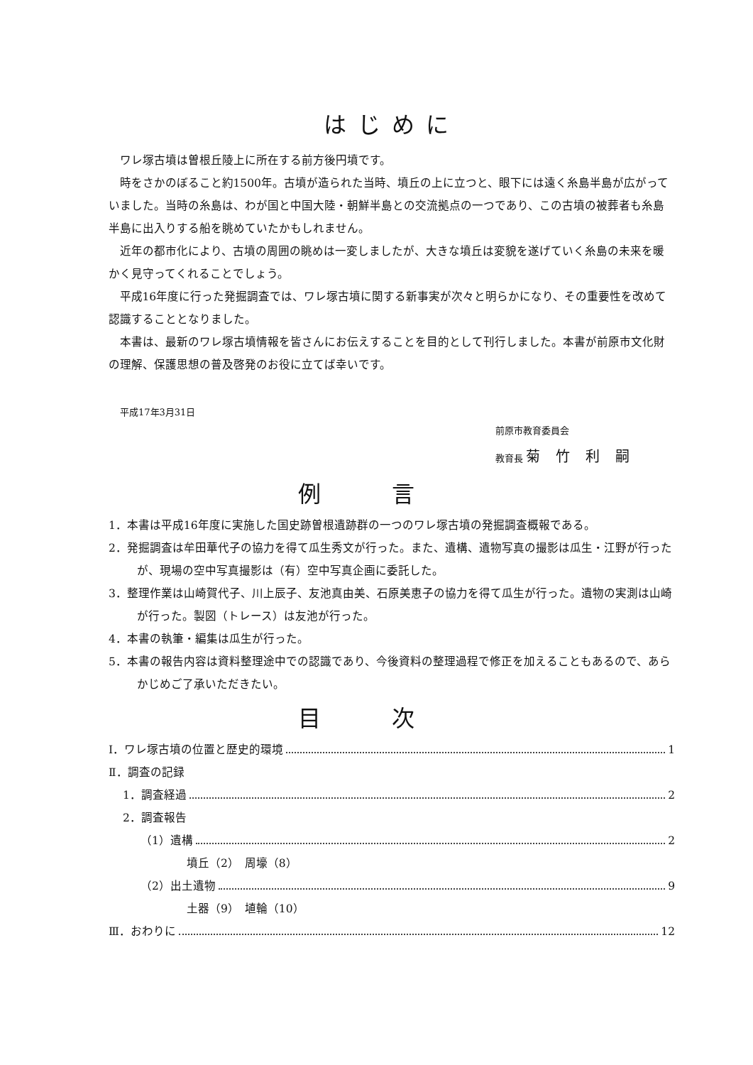はじめに
ワレ塚古墳は曽根丘陵上に所在する前方後円墳です。
時をさかのぼること約1500年。古墳が造られた当時、墳丘の上に立つと、眼下には遠く糸島半島が広がっていました。当時の糸島は、わが国と中国大陸・朝鮮半島との交流拠点の一つであり、この古墳の被葬者も糸島半島に出入りする船を眺めていたかもしれません。
近年の都市化により、古墳の周囲の眺めは一変しましたが、大きな墳丘は変貌を遂げていく糸島の未来を暖かく見守ってくれることでしょう。
平成16年度に行った発掘調査では、ワレ塚古墳に関する新事実が次々と明らかになり、その重要性を改めて認識することとなりました。
本書は、最新のワレ塚古墳情報を皆さんにお伝えすることを目的として刊行しました。本書が前原市文化財の理解、保護思想の普及啓発のお役に立てば幸いです。
平成17年3月31日
前原市教育委員会
教育長 菊竹利嗣
例言
1．本書は平成16年度に実施した国史跡曽根遺跡群の一つのワレ塚古墳の発掘調査概報である。
2．発掘調査は牟田華代子の協力を得て瓜生秀文が行った。また、遺構、遺物写真の撮影は瓜生・江野が行ったが、現場の空中写真撮影は（有）空中写真企画に委託した。
3．整理作業は山崎賀代子、川上辰子、友池真由美、石原美恵子の協力を得て瓜生が行った。遺物の実測は山崎が行った。製図（トレース）は友池が行った。
4．本書の執筆・編集は瓜生が行った。
5．本書の報告内容は資料整理途中での認識であり、今後資料の整理過程で修正を加えることもあるので、あらかじめご了承いただきたい。
目次
Ⅰ．ワレ塚古墳の位置と歴史的環境 1
Ⅱ．調査の記録
1．調査経過 2
2．調査報告
（1）遺構 2
墳丘（2）　周壕（8）
（2）出土遺物 9
土器（9）　埴輪（10）
Ⅲ．おわりに 12